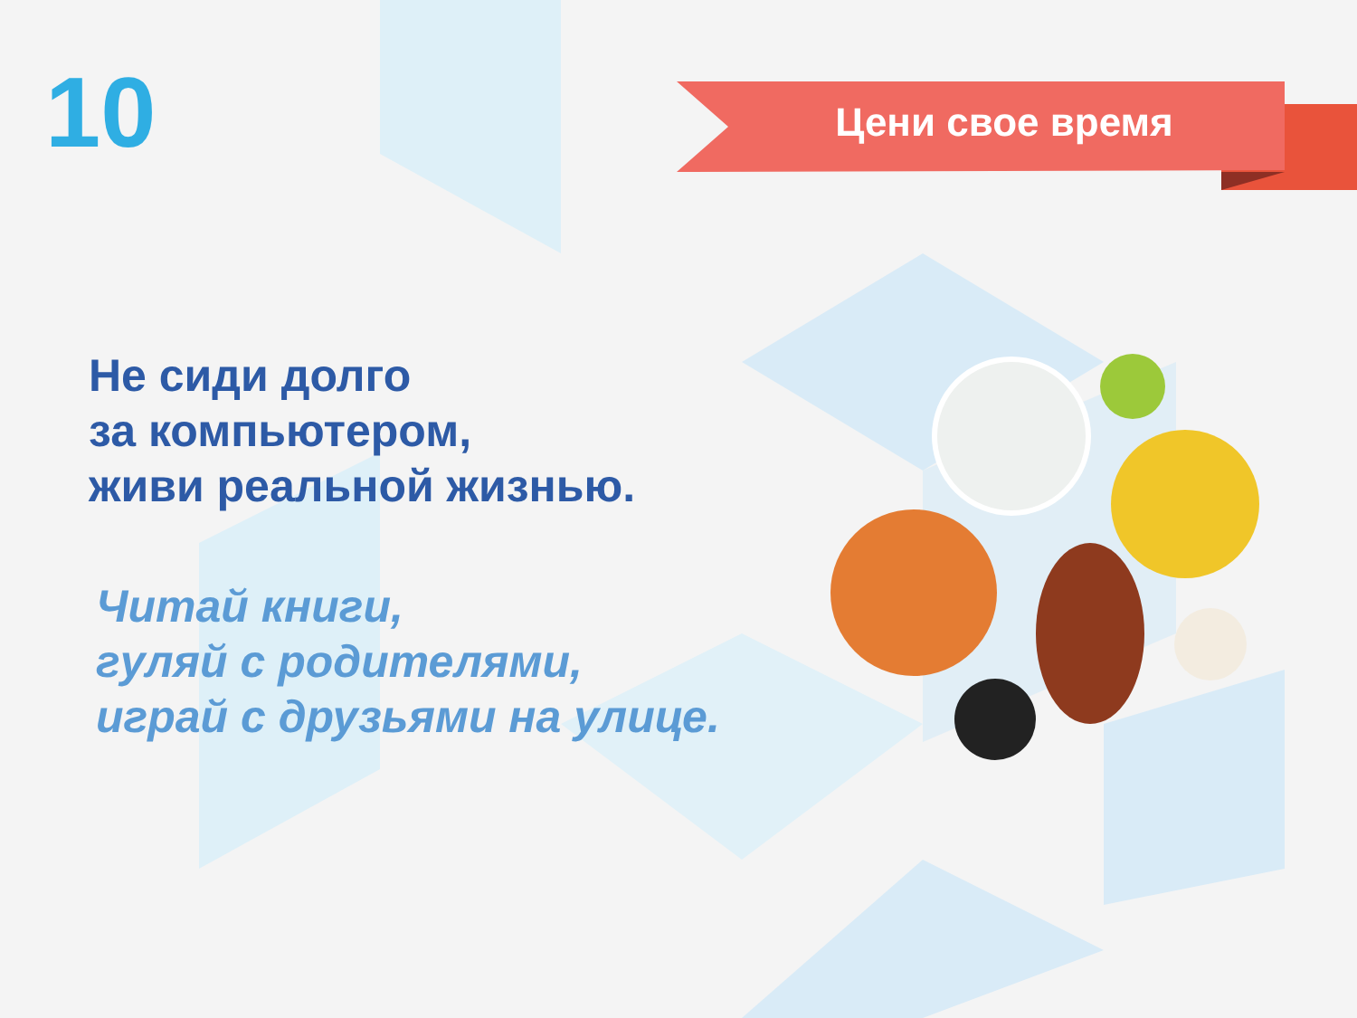10 Цени свое время
Не сиди долго
за компьютером,
живи реальной жизнью.
Читай книги,
гуляй с родителями,
играй с друзьями на улице.